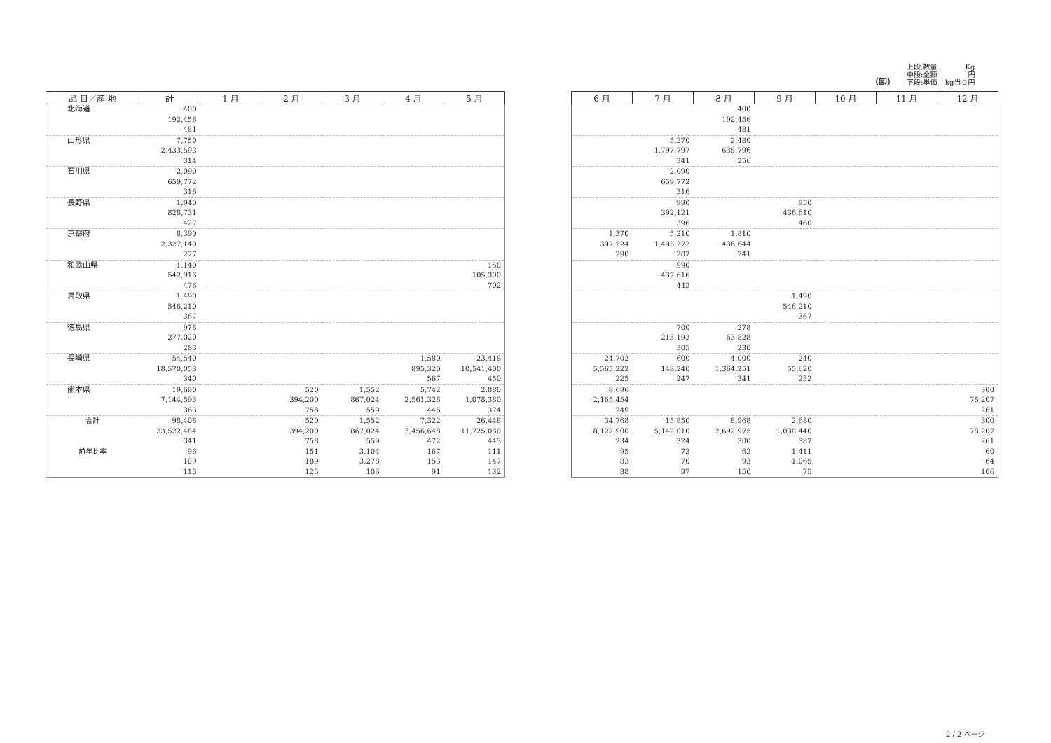| | 上段:数量 | Kg |
| | 中段:金額 | 円 |
| （卸） | 下段:単価 | kg当り円 |
| 品 目／産 地 | 計 | 1 月 | 2 月 | 3 月 | 4 月 | 5 月 |
| --- | --- | --- | --- | --- | --- | --- |
| 北海道 | 400 | | | | | |
| | 192,456 | | | | | |
| | 481 | | | | | |
| 山形県 | 7,750 | | | | | |
| | 2,433,593 | | | | | |
| | 314 | | | | | |
| 石川県 | 2,090 | | | | | |
| | 659,772 | | | | | |
| | 316 | | | | | |
| 長野県 | 1,940 | | | | | |
| | 828,731 | | | | | |
| | 427 | | | | | |
| 京都府 | 8,390 | | | | | |
| | 2,327,140 | | | | | |
| | 277 | | | | | |
| 和歌山県 | 1,140 | | | | | 150 |
| | 542,916 | | | | | 105,300 |
| | 476 | | | | | 702 |
| 鳥取県 | 1,490 | | | | | |
| | 546,210 | | | | | |
| | 367 | | | | | |
| 徳島県 | 978 | | | | | |
| | 277,020 | | | | | |
| | 283 | | | | | |
| 長崎県 | 54,540 | | | | 1,580 | 23,418 |
| | 18,570,053 | | | | 895,320 | 10,541,400 |
| | 340 | | | | 567 | 450 |
| 熊本県 | 19,690 | | 520 | 1,552 | 5,742 | 2,880 |
| | 7,144,593 | | 394,200 | 867,024 | 2,561,328 | 1,078,380 |
| | 363 | | 758 | 559 | 446 | 374 |
| 合計 | 98,408 | | 520 | 1,552 | 7,322 | 26,448 |
| | 33,522,484 | | 394,200 | 867,024 | 3,456,648 | 11,725,080 |
| | 341 | | 758 | 559 | 472 | 443 |
| 前年比率 | 96 | | 151 | 3,104 | 167 | 111 |
| | 109 | | 189 | 3,278 | 153 | 147 |
| | 113 | | 125 | 106 | 91 | 132 |
| 6 月 | 7 月 | 8 月 | 9 月 | 10 月 | 11 月 | 12 月 |
| --- | --- | --- | --- | --- | --- | --- |
| | | 400 | | | | |
| | | 192,456 | | | | |
| | | 481 | | | | |
| | 5,270 | 2,480 | | | | |
| | 1,797,797 | 635,796 | | | | |
| | 341 | 256 | | | | |
| | 2,090 | | | | | |
| | 659,772 | | | | | |
| | 316 | | | | | |
| | 990 | | 950 | | | |
| | 392,121 | | 436,610 | | | |
| | 396 | | 460 | | | |
| 1,370 | 5,210 | 1,810 | | | | |
| 397,224 | 1,493,272 | 436,644 | | | | |
| 290 | 287 | 241 | | | | |
| | 990 | | | | | |
| | 437,616 | | | | | |
| | 442 | | | | | |
| | | | 1,490 | | | |
| | | | 546,210 | | | |
| | | | 367 | | | |
| | 700 | 278 | | | | |
| | 213,192 | 63,828 | | | | |
| | 305 | 230 | | | | |
| 24,702 | 600 | 4,000 | 240 | | | |
| 5,565,222 | 148,240 | 1,364,251 | 55,620 | | | |
| 225 | 247 | 341 | 232 | | | |
| 8,696 | | | | | | 300 |
| 2,165,454 | | | | | | 78,207 |
| 249 | | | | | | 261 |
| 34,768 | 15,850 | 8,968 | 2,680 | | | 300 |
| 8,127,900 | 5,142,010 | 2,692,975 | 1,038,440 | | | 78,207 |
| 234 | 324 | 300 | 387 | | | 261 |
| 95 | 73 | 62 | 1,411 | | | 60 |
| 83 | 70 | 93 | 1,065 | | | 64 |
| 88 | 97 | 150 | 75 | | | 106 |
2 / 2 ページ